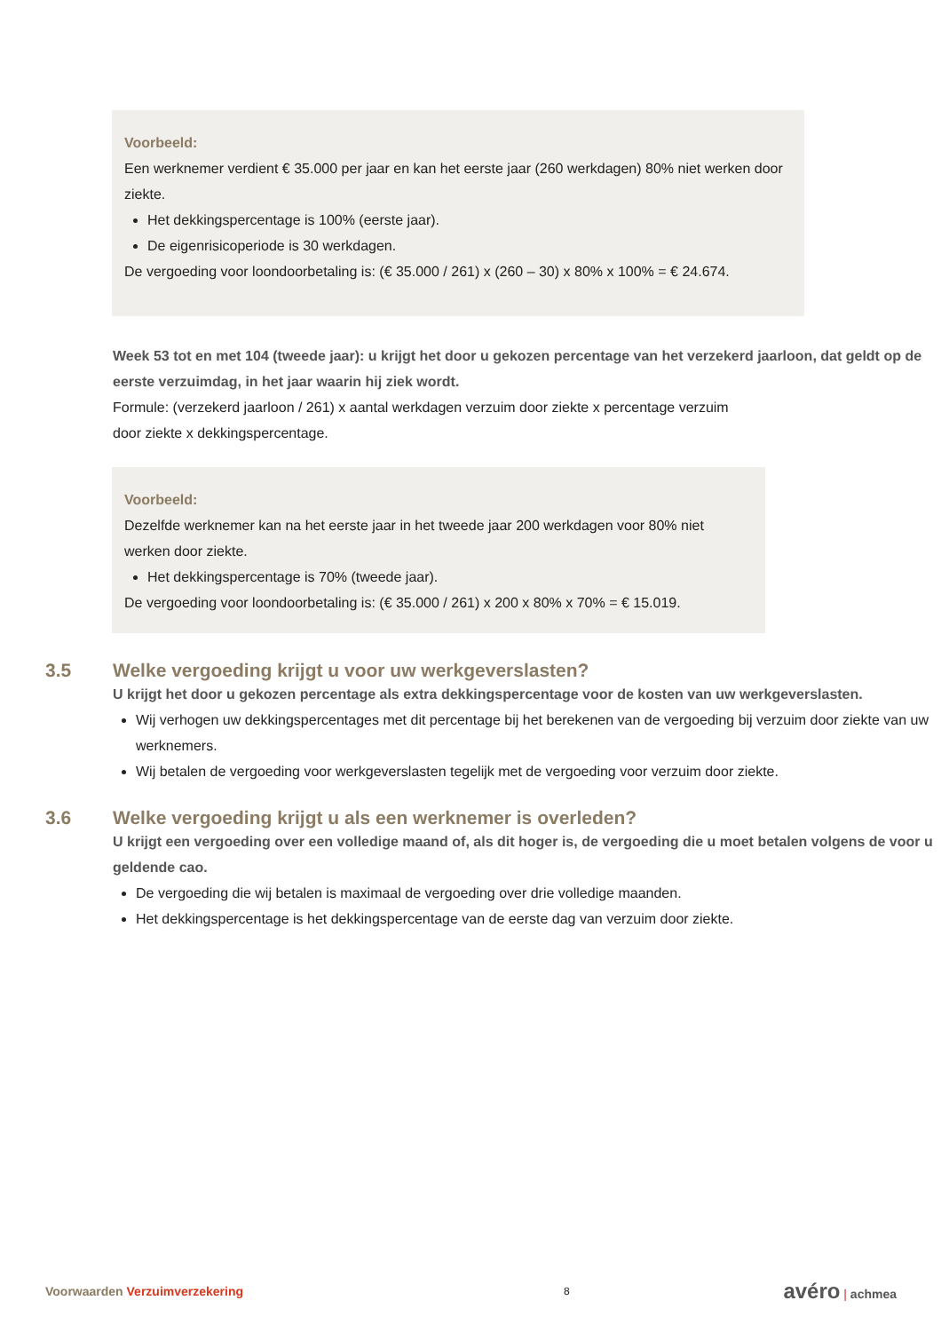Voorbeeld:
Een werknemer verdient € 35.000 per jaar en kan het eerste jaar (260 werkdagen) 80% niet werken door ziekte.
Het dekkingspercentage is 100% (eerste jaar).
De eigenrisicoperiode is 30 werkdagen.
De vergoeding voor loondoorbetaling is: (€ 35.000 / 261) x (260 – 30) x 80% x 100% = € 24.674.
Week 53 tot en met 104 (tweede jaar): u krijgt het door u gekozen percentage van het verzekerd jaarloon, dat geldt op de eerste verzuimdag, in het jaar waarin hij ziek wordt.
Formule: (verzekerd jaarloon / 261) x aantal werkdagen verzuim door ziekte x percentage verzuim
door ziekte x dekkingspercentage.
Voorbeeld:
Dezelfde werknemer kan na het eerste jaar in het tweede jaar 200 werkdagen voor 80% niet werken door ziekte.
Het dekkingspercentage is 70% (tweede jaar).
De vergoeding voor loondoorbetaling is: (€ 35.000 / 261) x 200 x 80% x 70% = € 15.019.
3.5 Welke vergoeding krijgt u voor uw werkgeverslasten?
U krijgt het door u gekozen percentage als extra dekkingspercentage voor de kosten van uw werkgeverslasten.
Wij verhogen uw dekkingspercentages met dit percentage bij het berekenen van de vergoeding bij verzuim door ziekte van uw werknemers.
Wij betalen de vergoeding voor werkgeverslasten tegelijk met de vergoeding voor verzuim door ziekte.
3.6 Welke vergoeding krijgt u als een werknemer is overleden?
U krijgt een vergoeding over een volledige maand of, als dit hoger is, de vergoeding die u moet betalen volgens de voor u geldende cao.
De vergoeding die wij betalen is maximaal de vergoeding over drie volledige maanden.
Het dekkingspercentage is het dekkingspercentage van de eerste dag van verzuim door ziekte.
Voorwaarden Verzuimverzekering
8
avéro | achmea